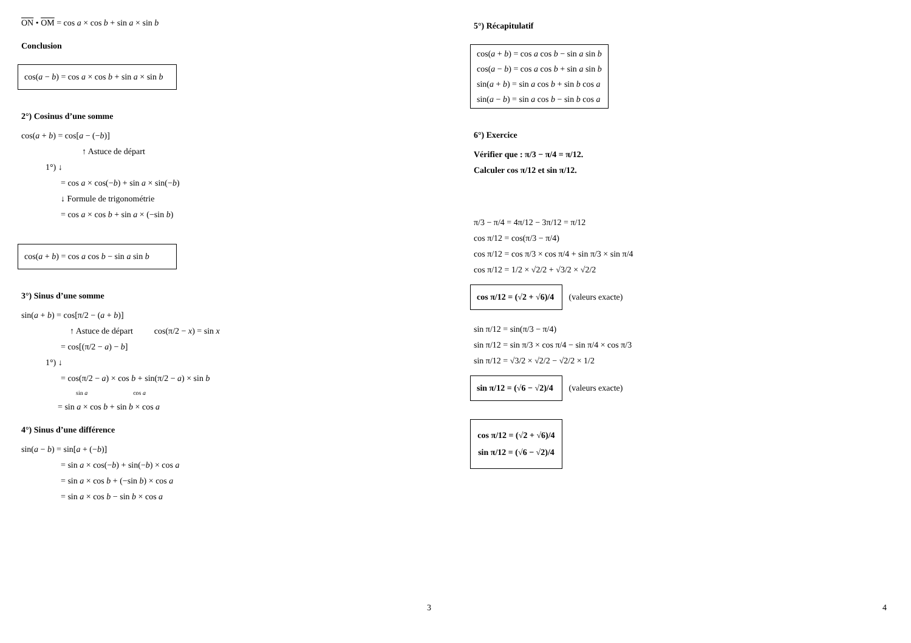ON • OM = cos a × cos b + sin a × sin b
Conclusion
cos(a − b) = cos a × cos b + sin a × sin b
2°) Cosinus d’une somme
cos(a + b) = cos[a − (−b)]
↑ Astuce de départ
1°) ↓
= cos a × cos(−b) + sin a × sin(−b)
↓ Formule de trigonométrie
= cos a × cos b + sin a × (−sin b)
cos(a + b) = cos a cos b − sin a sin b
3°) Sinus d’une somme
sin(a + b) = cos[π/2 − (a + b)]
↑ Astuce de départ cos(π/2 − x) = sin x
= cos[(π/2 − a) − b]
1°) ↓
= cos(π/2 − a) × cos b + sin(π/2 − a) × sin b
sin a cos a
= sin a × cos b + sin b × cos a
4°) Sinus d’une différence
sin(a − b) = sin[a + (−b)]
= sin a × cos(−b) + sin(−b) × cos a
= sin a × cos b + (−sin b) × cos a
= sin a × cos b − sin b × cos a
3
5°) Récapitulatif
cos(a + b) = cos a cos b − sin a sin b
cos(a − b) = cos a cos b + sin a sin b
sin(a + b) = sin a cos b + sin b cos a
sin(a − b) = sin a cos b − sin b cos a
6°) Exercice
Vérifier que : π/3 − π/4 = π/12.
Calculer cos π/12 et sin π/12.
π/3 − π/4 = 4π/12 − 3π/12 = π/12
cos π/12 = cos(π/3 − π/4)
cos π/12 = cos π/3 × cos π/4 + sin π/3 × sin π/4
cos π/12 = 1/2 × √2/2 + √3/2 × √2/2
cos π/12 = (√2 + √6)/4 (valeurs exacte)
sin π/12 = sin(π/3 − π/4)
sin π/12 = sin π/3 × cos π/4 − sin π/4 × cos π/3
sin π/12 = √3/2 × √2/2 − √2/2 × 1/2
sin π/12 = (√6 − √2)/4 (valeurs exacte)
cos π/12 = (√2 + √6)/4
sin π/12 = (√6 − √2)/4
4